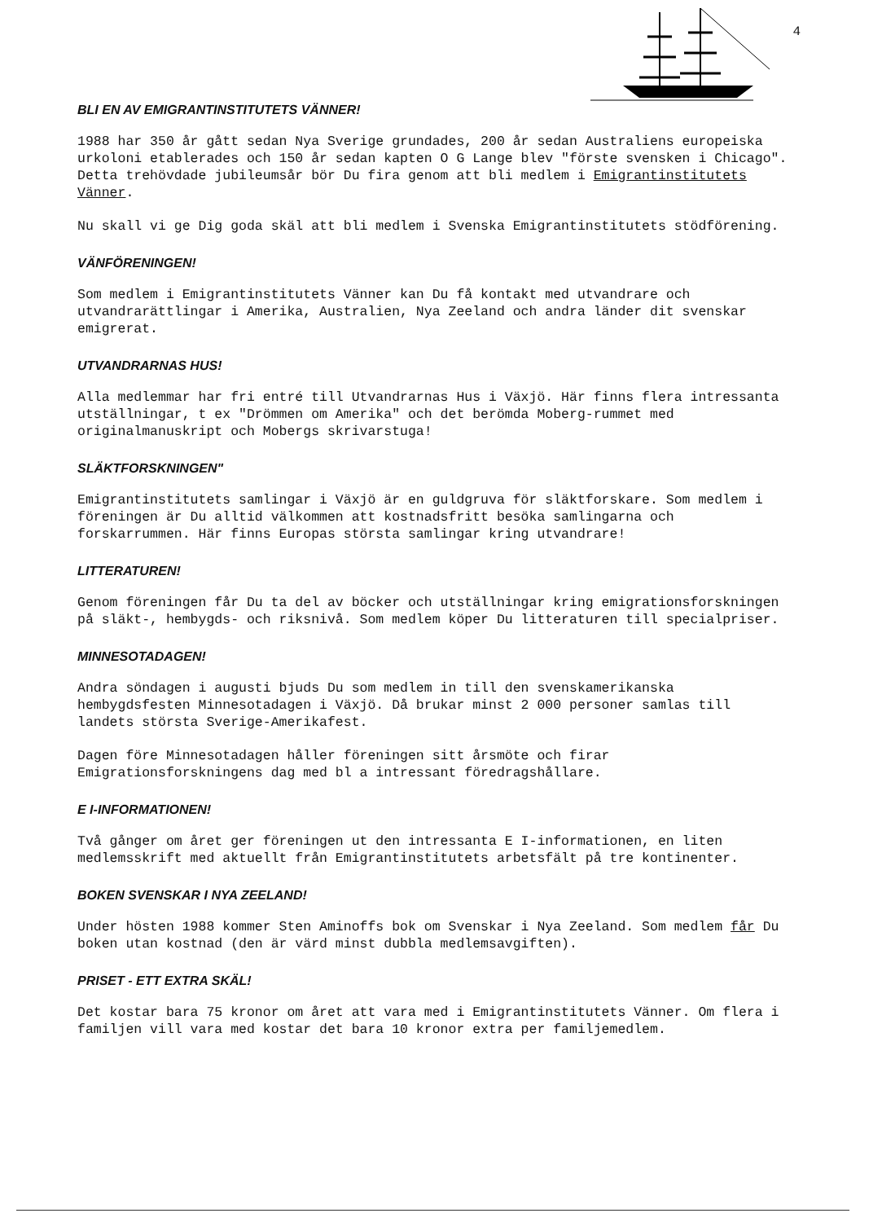4
BLI EN AV EMIGRANTINSTITUTETS VÄNNER!
1988 har 350 år gått sedan Nya Sverige grundades, 200 år sedan Australiens europeiska urkoloni etablerades och 150 år sedan kapten O G Lange blev "förste svensken i Chicago". Detta trehövdade jubileumsår bör Du fira genom att bli medlem i Emigrantinstitutets Vänner.
Nu skall vi ge Dig goda skäl att bli medlem i Svenska Emigrantinstitutets stödförening.
VÄNFÖRENINGEN!
Som medlem i Emigrantinstitutets Vänner kan Du få kontakt med utvandrare och utvandrarättlingar i Amerika, Australien, Nya Zeeland och andra länder dit svenskar emigrerat.
UTVANDRARNAS HUS!
Alla medlemmar har fri entré till Utvandrarnas Hus i Växjö. Här finns flera intressanta utställningar, t ex "Drömmen om Amerika" och det berömda Moberg-rummet med originalmanuskript och Mobergs skrivarstuga!
SLÄKTFORSKNINGEN"
Emigrantinstitutets samlingar i Växjö är en guldgruva för släktforskare. Som medlem i föreningen är Du alltid välkommen att kostnadsfritt besöka samlingarna och forskarrummen. Här finns Europas största samlingar kring utvandrare!
LITTERATUREN!
Genom föreningen får Du ta del av böcker och utställningar kring emigrationsforskningen på släkt-, hembygds- och riksnivå. Som medlem köper Du litteraturen till specialpriser.
MINNESOTADAGEN!
Andra söndagen i augusti bjuds Du som medlem in till den svenskamerikanska hembygdsfesten Minnesotadagen i Växjö. Då brukar minst 2 000 personer samlas till landets största Sverige-Amerikafest.
Dagen före Minnesotadagen håller föreningen sitt årsmöte och firar Emigrationsforskningens dag med bl a intressant föredragshållare.
E I-INFORMATIONEN!
Två gånger om året ger föreningen ut den intressanta E I-informationen, en liten medlemsskrift med aktuellt från Emigrantinstitutets arbetsfält på tre kontinenter.
BOKEN SVENSKAR I NYA ZEELAND!
Under hösten 1988 kommer Sten Aminoffs bok om Svenskar i Nya Zeeland. Som medlem får Du boken utan kostnad (den är värd minst dubbla medlemsavgiften).
PRISET - ETT EXTRA SKÄL!
Det kostar bara 75 kronor om året att vara med i Emigrantinstitutets Vänner. Om flera i familjen vill vara med kostar det bara 10 kronor extra per familjemedlem.